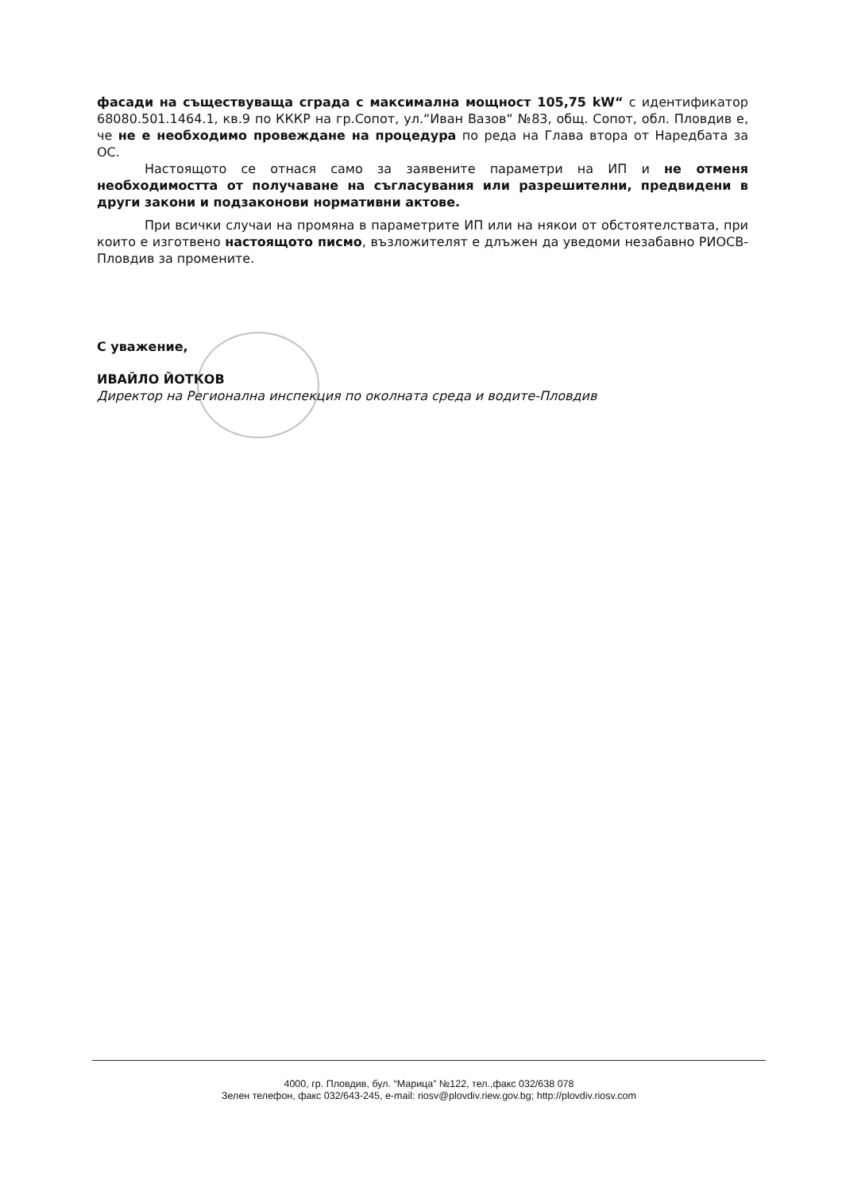фасади на съществуваща сграда с максимална мощност 105,75 kW“ с идентификатор 68080.501.1464.1, кв.9 по КККР на гр.Сопот, ул.“Иван Вазов“ №83, общ. Сопот, обл. Пловдив е, че не е необходимо провеждане на процедура по реда на Глава втора от Наредбата за ОС.
Настоящото се отнася само за заявените параметри на ИП и не отменя необходимостта от получаване на съгласувания или разрешителни, предвидени в други закони и подзаконови нормативни актове.
При всички случаи на промяна в параметрите ИП или на някои от обстоятелствата, при които е изготвено настоящото писмо, възложителят е длъжен да уведоми незабавно РИОСВ-Пловдив за промените.
С уважение,
ИВАЙЛО ЙОТКОВ
Директор на Регионална инспекция по околната среда и водите-Пловдив
4000, гр. Пловдив, бул. “Марица” №122, тел.,факс 032/638 078
Зелен телефон, факс 032/643-245, e-mail: riosv@plovdiv.riew.gov.bg; http://plovdiv.riosv.com